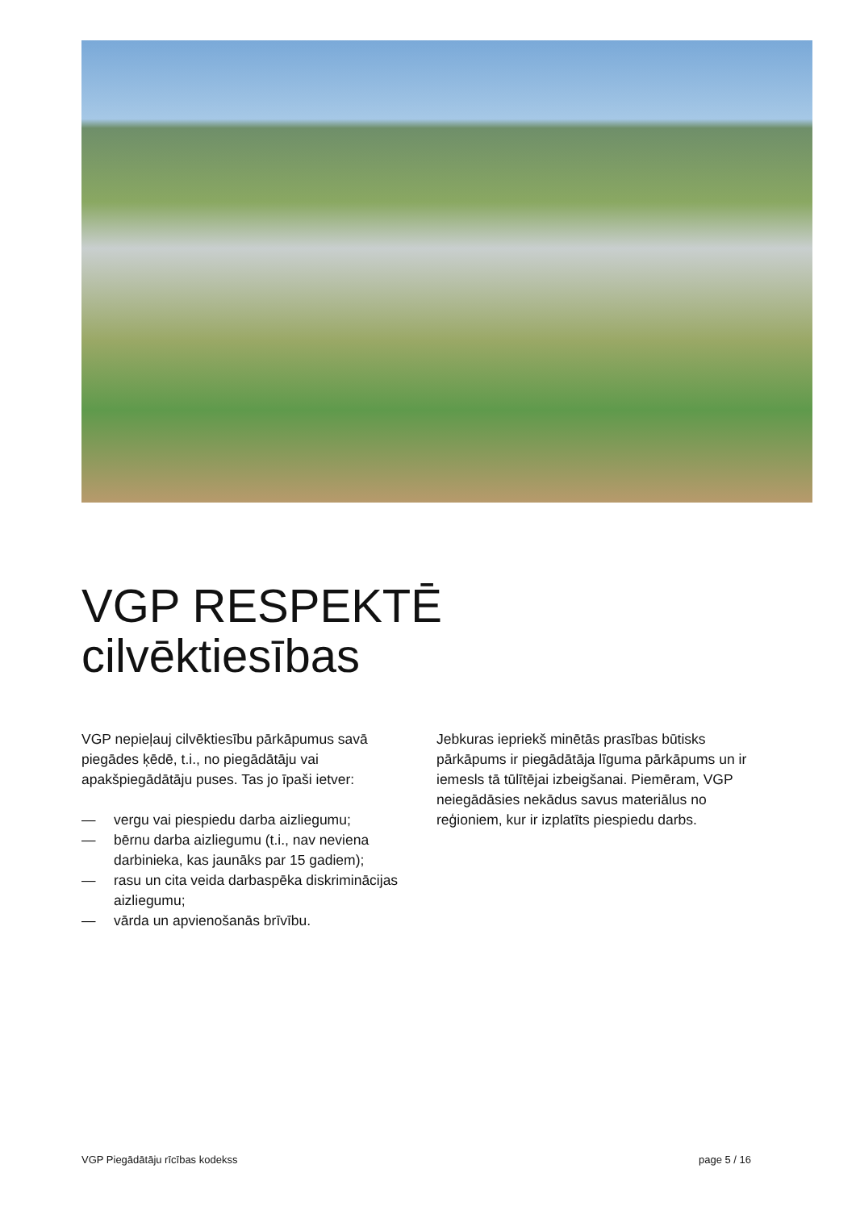VGP RESPEKTĒ
cilvēktiesības
VGP nepieļauj cilvēktiesību pārkāpumus savā piegādes ķēdē, t.i., no piegādātāju vai apakšpiegādātāju puses. Tas jo īpaši ietver:
— vergu vai piespiedu darba aizliegumu;
— bērnu darba aizliegumu (t.i., nav neviena darbinieka, kas jaunāks par 15 gadiem);
— rasu un cita veida darbaspēka diskriminācijas aizliegumu;
— vārda un apvienošanās brīvību.
Jebkuras iepriekš minētās prasības būtisks pārkāpums ir piegādātāja līguma pārkāpums un ir iemesls tā tūlītējai izbeigšanai. Piemēram, VGP neiegādāsies nekādus savus materiālus no reģioniem, kur ir izplatīts piespiedu darbs.
VGP Piegādātāju rīcības kodekss page 5 / 16